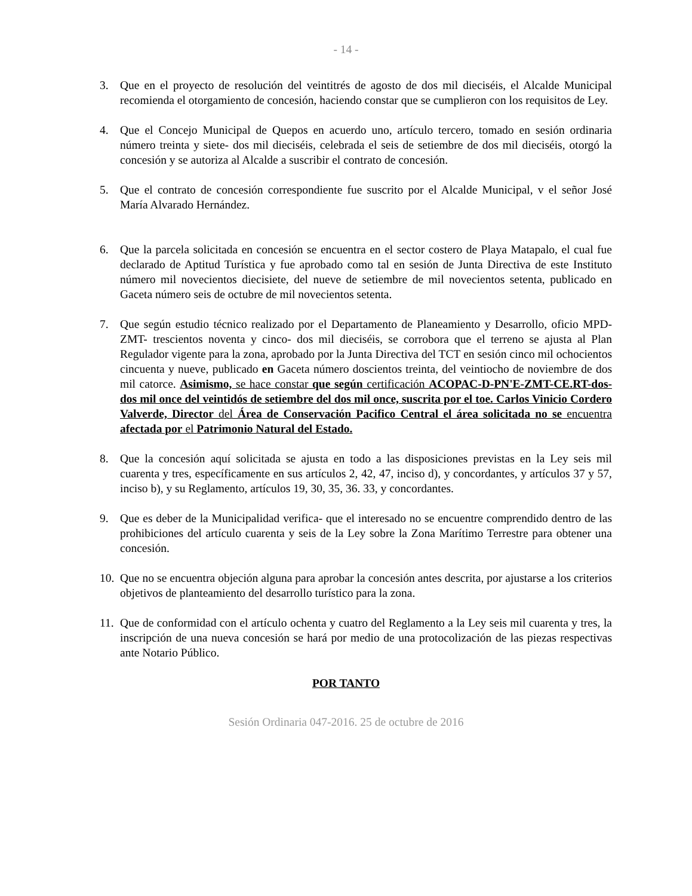- 14 -
3. Que en el proyecto de resolución del veintitrés de agosto de dos mil dieciséis, el Alcalde Municipal recomienda el otorgamiento de concesión, haciendo constar que se cumplieron con los requisitos de Ley.
4. Que el Concejo Municipal de Quepos en acuerdo uno, artículo tercero, tomado en sesión ordinaria número treinta y siete- dos mil dieciséis, celebrada el seis de setiembre de dos mil dieciséis, otorgó la concesión y se autoriza al Alcalde a suscribir el contrato de concesión.
5. Que el contrato de concesión correspondiente fue suscrito por el Alcalde Municipal, v el señor José María Alvarado Hernández.
6. Que la parcela solicitada en concesión se encuentra en el sector costero de Playa Matapalo, el cual fue declarado de Aptitud Turística y fue aprobado como tal en sesión de Junta Directiva de este Instituto número mil novecientos diecisiete, del nueve de setiembre de mil novecientos setenta, publicado en Gaceta número seis de octubre de mil novecientos setenta.
7. Que según estudio técnico realizado por el Departamento de Planeamiento y Desarrollo, oficio MPD-ZMT- trescientos noventa y cinco- dos mil dieciséis, se corrobora que el terreno se ajusta al Plan Regulador vigente para la zona, aprobado por la Junta Directiva del TCT en sesión cinco mil ochocientos cincuenta y nueve, publicado en Gaceta número doscientos treinta, del veintiocho de noviembre de dos mil catorce. Asimismo, se hace constar que según certificación ACOPAC-D-PN'E-ZMT-CE.RT-dos-dos mil once del veintidós de setiembre del dos mil once, suscrita por el toe. Carlos Vinicio Cordero Valverde, Director del Área de Conservación Pacifico Central el área solicitada no se encuentra afectada por el Patrimonio Natural del Estado.
8. Que la concesión aquí solicitada se ajusta en todo a las disposiciones previstas en la Ley seis mil cuarenta y tres, específicamente en sus artículos 2, 42, 47, inciso d), y concordantes, y artículos 37 y 57, inciso b), y su Reglamento, artículos 19, 30, 35, 36. 33, y concordantes.
9. Que es deber de la Municipalidad verifica- que el interesado no se encuentre comprendido dentro de las prohibiciones del artículo cuarenta y seis de la Ley sobre la Zona Marítimo Terrestre para obtener una concesión.
10. Que no se encuentra objeción alguna para aprobar la concesión antes descrita, por ajustarse a los criterios objetivos de planteamiento del desarrollo turístico para la zona.
11. Que de conformidad con el artículo ochenta y cuatro del Reglamento a la Ley seis mil cuarenta y tres, la inscripción de una nueva concesión se hará por medio de una protocolización de las piezas respectivas ante Notario Público.
POR TANTO
Sesión Ordinaria 047-2016. 25 de octubre de 2016